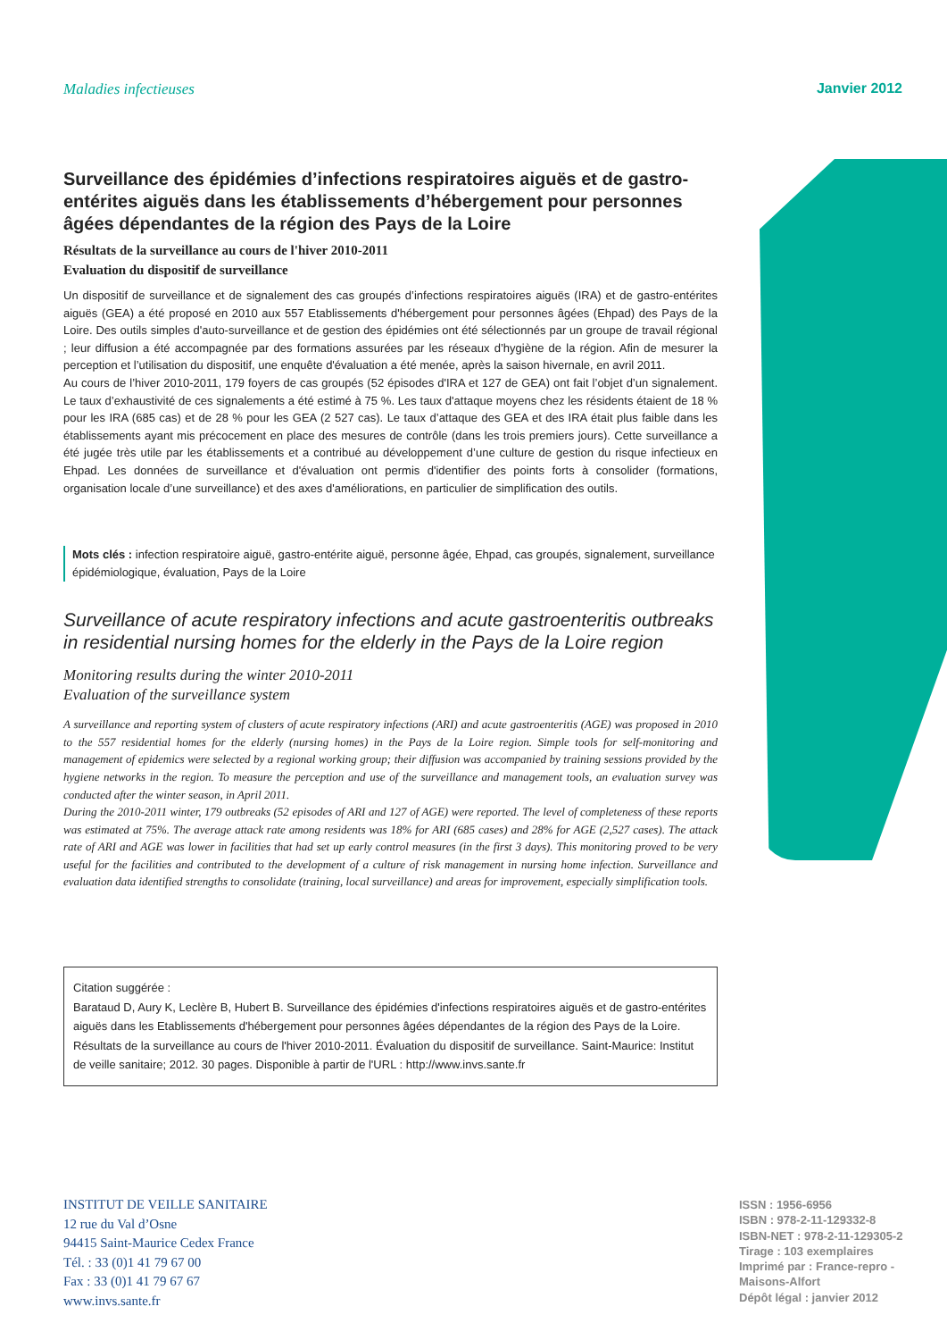Maladies infectieuses Janvier 2012
Surveillance des épidémies d’infections respiratoires aiguës et de gastro-entérites aiguës dans les établissements d’hébergement pour personnes âgées dépendantes de la région des Pays de la Loire
Résultats de la surveillance au cours de l'hiver 2010-2011
Evaluation du dispositif de surveillance
Un dispositif de surveillance et de signalement des cas groupés d’infections respiratoires aiguës (IRA) et de gastro-entérites aiguës (GEA) a été proposé en 2010 aux 557 Etablissements d'hébergement pour personnes âgées (Ehpad) des Pays de la Loire. Des outils simples d'auto-surveillance et de gestion des épidémies ont été sélectionnés par un groupe de travail régional ; leur diffusion a été accompagnée par des formations assurées par les réseaux d’hygiène de la région. Afin de mesurer la perception et l’utilisation du dispositif, une enquête d'évaluation a été menée, après la saison hivernale, en avril 2011.
Au cours de l’hiver 2010-2011, 179 foyers de cas groupés (52 épisodes d'IRA et 127 de GEA) ont fait l’objet d’un signalement. Le taux d’exhaustivité de ces signalements a été estimé à 75 %. Les taux d'attaque moyens chez les résidents étaient de 18 % pour les IRA (685 cas) et de 28 % pour les GEA (2 527 cas). Le taux d’attaque des GEA et des IRA était plus faible dans les établissements ayant mis précocement en place des mesures de contrôle (dans les trois premiers jours). Cette surveillance a été jugée très utile par les établissements et a contribué au développement d’une culture de gestion du risque infectieux en Ehpad. Les données de surveillance et d'évaluation ont permis d'identifier des points forts à consolider (formations, organisation locale d’une surveillance) et des axes d'améliorations, en particulier de simplification des outils.
Mots clés : infection respiratoire aiguë, gastro-entérite aiguë, personne âgée, Ehpad, cas groupés, signalement, surveillance épidémiologique, évaluation, Pays de la Loire
Surveillance of acute respiratory infections and acute gastroenteritis outbreaks in residential nursing homes for the elderly in the Pays de la Loire region
Monitoring results during the winter 2010-2011
Evaluation of the surveillance system
A surveillance and reporting system of clusters of acute respiratory infections (ARI) and acute gastroenteritis (AGE) was proposed in 2010 to the 557 residential homes for the elderly (nursing homes) in the Pays de la Loire region. Simple tools for self-monitoring and management of epidemics were selected by a regional working group; their diffusion was accompanied by training sessions provided by the hygiene networks in the region. To measure the perception and use of the surveillance and management tools, an evaluation survey was conducted after the winter season, in April 2011.
During the 2010-2011 winter, 179 outbreaks (52 episodes of ARI and 127 of AGE) were reported. The level of completeness of these reports was estimated at 75%. The average attack rate among residents was 18% for ARI (685 cases) and 28% for AGE (2,527 cases). The attack rate of ARI and AGE was lower in facilities that had set up early control measures (in the first 3 days). This monitoring proved to be very useful for the facilities and contributed to the development of a culture of risk management in nursing home infection. Surveillance and evaluation data identified strengths to consolidate (training, local surveillance) and areas for improvement, especially simplification tools.
Citation suggérée :
Barataud D, Aury K, Leclère B, Hubert B. Surveillance des épidémies d'infections respiratoires aiguës et de gastro-entérites aiguës dans les Etablissements d'hébergement pour personnes âgées dépendantes de la région des Pays de la Loire. Résultats de la surveillance au cours de l'hiver 2010-2011. Évaluation du dispositif de surveillance. Saint-Maurice: Institut de veille sanitaire; 2012. 30 pages. Disponible à partir de l'URL : http://www.invs.sante.fr
INSTITUT DE VEILLE SANITAIRE
12 rue du Val d’Osne
94415 Saint-Maurice Cedex France
Tél. : 33 (0)1 41 79 67 00
Fax : 33 (0)1 41 79 67 67
www.invs.sante.fr
ISSN : 1956-6956
ISBN : 978-2-11-129332-8
ISBN-NET : 978-2-11-129305-2
Tirage : 103 exemplaires
Imprimé par : France-repro -
Maisons-Alfort
Dépôt légal : janvier 2012